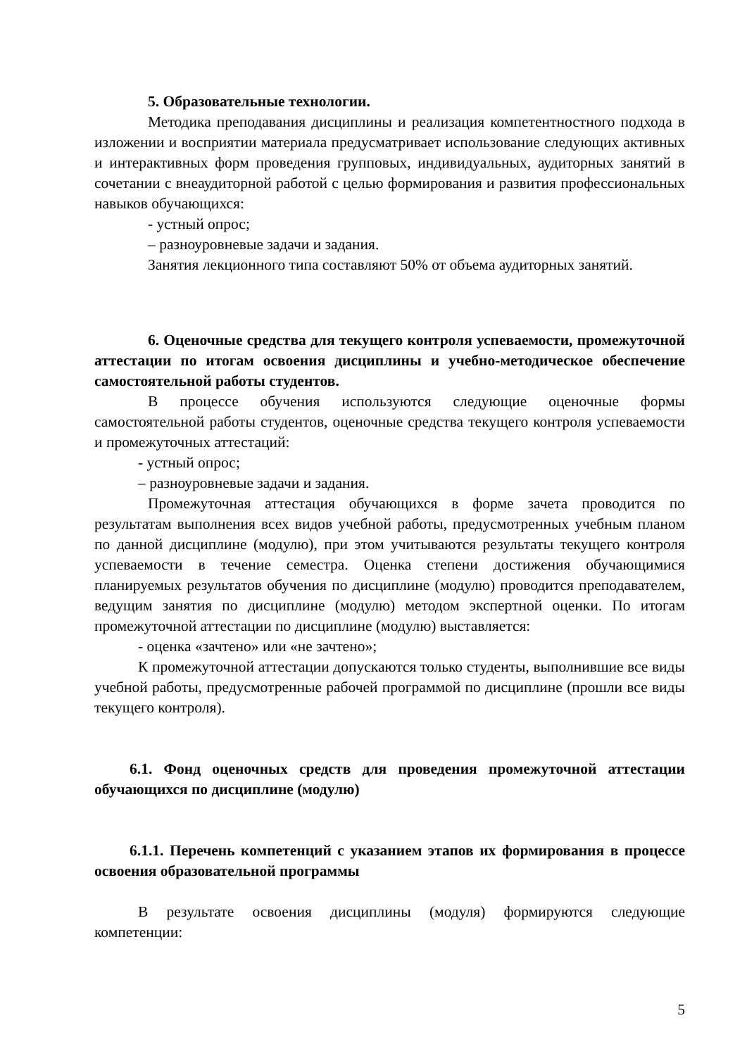5. Образовательные технологии.
Методика преподавания дисциплины и реализация компетентностного подхода в изложении и восприятии материала предусматривает использование следующих активных и интерактивных форм проведения групповых, индивидуальных, аудиторных занятий в сочетании с внеаудиторной работой с целью формирования и развития профессиональных навыков обучающихся:
- устный опрос;
– разноуровневые задачи и задания.
Занятия лекционного типа составляют 50% от объема аудиторных занятий.
6. Оценочные средства для текущего контроля успеваемости, промежуточной аттестации по итогам освоения дисциплины и учебно-методическое обеспечение самостоятельной работы студентов.
В процессе обучения используются следующие оценочные формы самостоятельной работы студентов, оценочные средства текущего контроля успеваемости и промежуточных аттестаций:
- устный опрос;
– разноуровневые задачи и задания.
Промежуточная аттестация обучающихся в форме зачета проводится по результатам выполнения всех видов учебной работы, предусмотренных учебным планом по данной дисциплине (модулю), при этом учитываются результаты текущего контроля успеваемости в течение семестра. Оценка степени достижения обучающимися планируемых результатов обучения по дисциплине (модулю) проводится преподавателем, ведущим занятия по дисциплине (модулю) методом экспертной оценки. По итогам промежуточной аттестации по дисциплине (модулю) выставляется:
- оценка «зачтено» или «не зачтено»;
К промежуточной аттестации допускаются только студенты, выполнившие все виды учебной работы, предусмотренные рабочей программой по дисциплине (прошли все виды текущего контроля).
6.1. Фонд оценочных средств для проведения промежуточной аттестации обучающихся по дисциплине (модулю)
6.1.1. Перечень компетенций с указанием этапов их формирования в процессе освоения образовательной программы
В результате освоения дисциплины (модуля) формируются следующие компетенции:
5